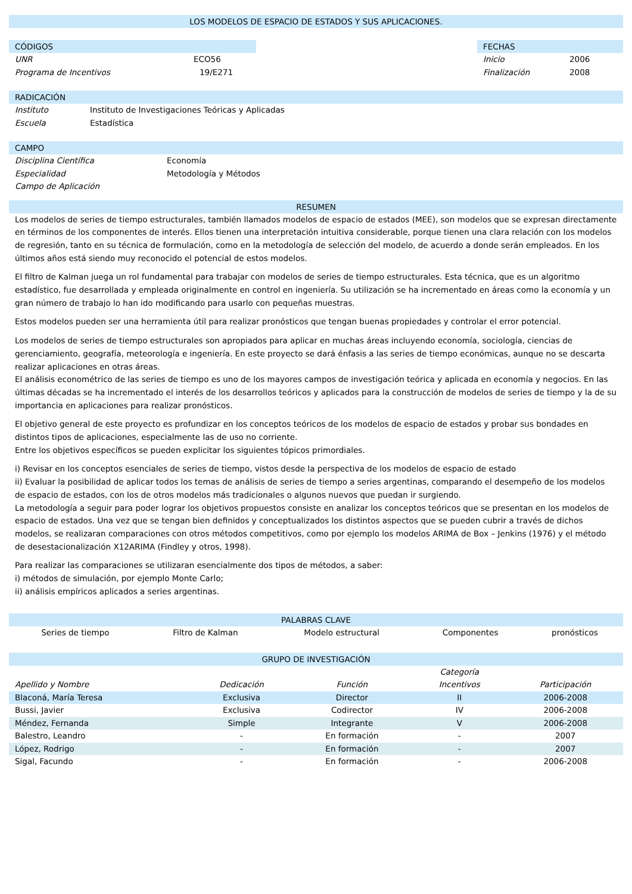LOS MODELOS DE ESPACIO DE ESTADOS Y SUS APLICACIONES.
CÓDIGOS
UNR ECO56
Programa de Incentivos 19/E271
FECHAS
Inicio 2006
Finalización 2008
RADICACIÓN
Instituto Instituto de Investigaciones Teóricas y Aplicadas
Escuela Estadística
CAMPO
Disciplina Científica Economía
Especialidad Metodología y Métodos
Campo de Aplicación
RESUMEN
Los modelos de series de tiempo estructurales, también llamados modelos de espacio de estados (MEE), son modelos que se expresan directamente en términos de los componentes de interés. Ellos tienen una interpretación intuitiva considerable, porque tienen una clara relación con los modelos de regresión, tanto en su técnica de formulación, como en la metodología de selección del modelo, de acuerdo a donde serán empleados. En los últimos años está siendo muy reconocido el potencial de estos modelos.
El filtro de Kalman juega un rol fundamental para trabajar con modelos de series de tiempo estructurales. Esta técnica, que es un algoritmo estadístico, fue desarrollada y empleada originalmente en control en ingeniería. Su utilización se ha incrementado en áreas como la economía y un gran número de trabajo lo han ido modificando para usarlo con pequeñas muestras.
Estos modelos pueden ser una herramienta útil para realizar pronósticos que tengan buenas propiedades y controlar el error potencial.
Los modelos de series de tiempo estructurales son apropiados para aplicar en muchas áreas incluyendo economía, sociología, ciencias de gerenciamiento, geografía, meteorología e ingeniería. En este proyecto se dará énfasis a las series de tiempo económicas, aunque no se descarta realizar aplicaciones en otras áreas.
El análisis econométrico de las series de tiempo es uno de los mayores campos de investigación teórica y aplicada en economía y negocios. En las últimas décadas se ha incrementado el interés de los desarrollos teóricos y aplicados para la construcción de modelos de series de tiempo y la de su importancia en aplicaciones para realizar pronósticos.
El objetivo general de este proyecto es profundizar en los conceptos teóricos de los modelos de espacio de estados y probar sus bondades en distintos tipos de aplicaciones, especialmente las de uso no corriente.
Entre los objetivos específicos se pueden explicitar los siguientes tópicos primordiales.
i) Revisar en los conceptos esenciales de series de tiempo, vistos desde la perspectiva de los modelos de espacio de estado
ii) Evaluar la posibilidad de aplicar todos los temas de análisis de series de tiempo a series argentinas, comparando el desempeño de los modelos de espacio de estados, con los de otros modelos más tradicionales o algunos nuevos que puedan ir surgiendo.
La metodología a seguir para poder lograr los objetivos propuestos consiste en analizar los conceptos teóricos que se presentan en los modelos de espacio de estados. Una vez que se tengan bien definidos y conceptualizados los distintos aspectos que se pueden cubrir a través de dichos modelos, se realizaran comparaciones con otros métodos competitivos, como por ejemplo los modelos ARIMA de Box – Jenkins (1976) y el método de desestacionalización X12ARIMA (Findley y otros, 1998).
Para realizar las comparaciones se utilizaran esencialmente dos tipos de métodos, a saber:
i) métodos de simulación, por ejemplo Monte Carlo;
ii) análisis empíricos aplicados a series argentinas.
PALABRAS CLAVE
| Series de tiempo | Filtro de Kalman | Modelo estructural | Componentes | pronósticos |
GRUPO DE INVESTIGACIÓN
| Apellido y Nombre | Dedicación | Función | Categoría Incentivos | Participación |
| --- | --- | --- | --- | --- |
| Blaconá, María Teresa | Exclusiva | Director | II | 2006-2008 |
| Bussi, Javier | Exclusiva | Codirector | IV | 2006-2008 |
| Méndez, Fernanda | Simple | Integrante | V | 2006-2008 |
| Balestro, Leandro | - | En formación | - | 2007 |
| López, Rodrigo | - | En formación | - | 2007 |
| Sigal, Facundo | - | En formación | - | 2006-2008 |